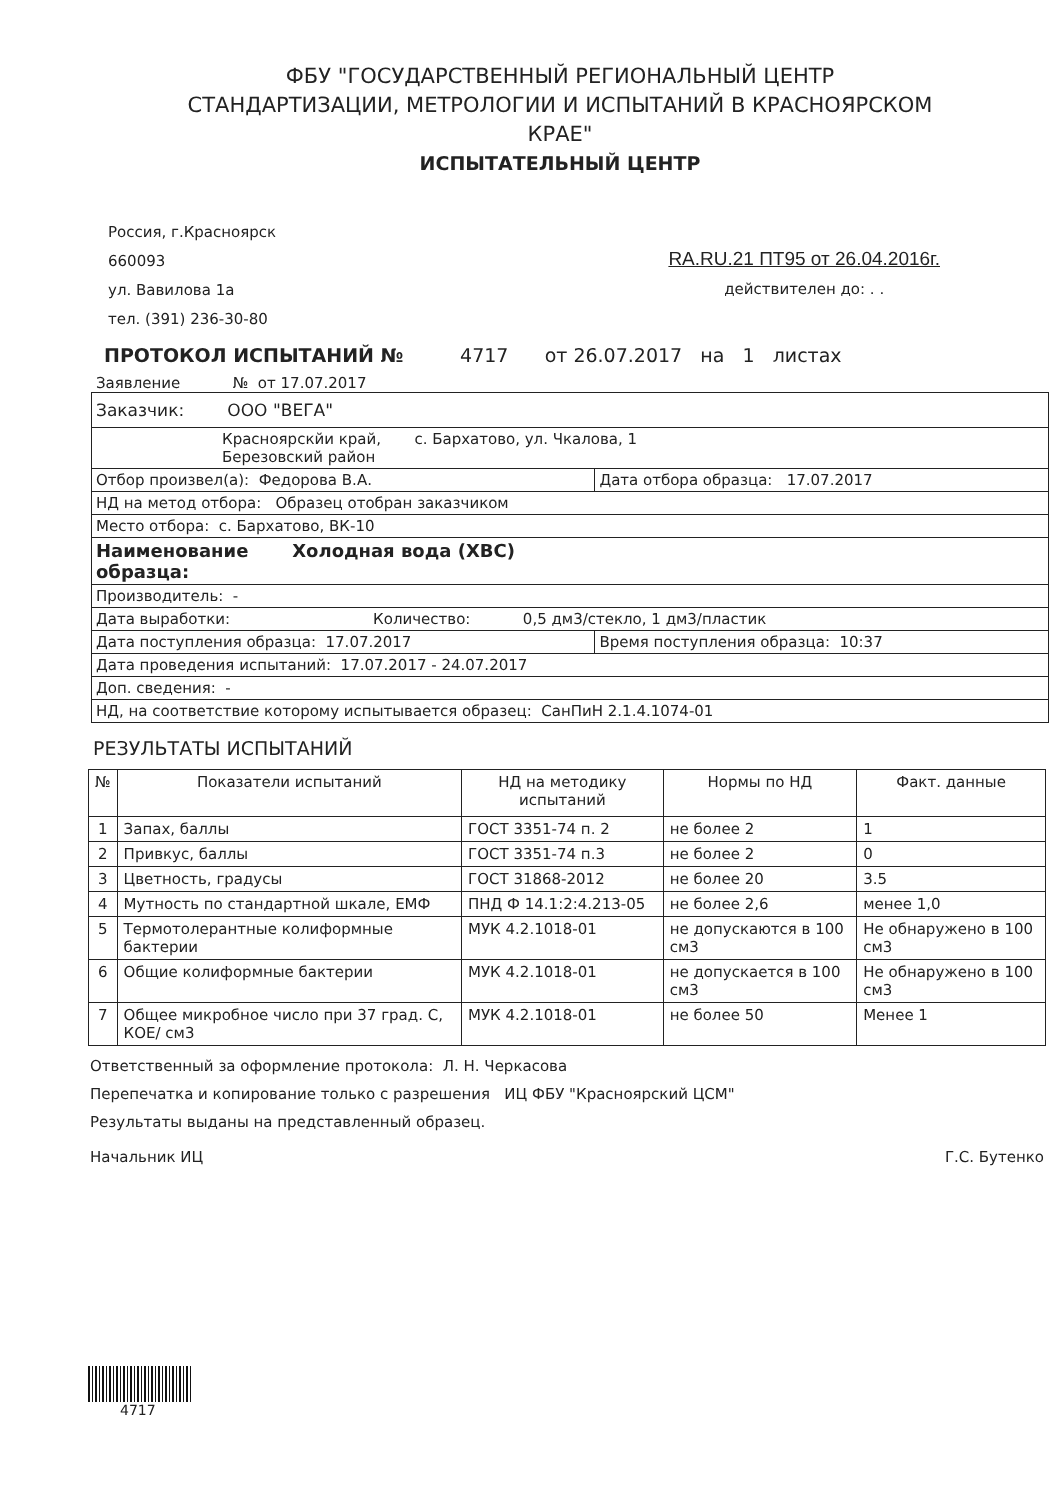ФБУ "ГОСУДАРСТВЕННЫЙ РЕГИОНАЛЬНЫЙ ЦЕНТР
СТАНДАРТИЗАЦИИ, МЕТРОЛОГИИ И ИСПЫТАНИЙ В КРАСНОЯРСКОМ
КРАЕ"
ИСПЫТАТЕЛЬНЫЙ ЦЕНТР
Россия, г.Красноярск
660093
ул. Вавилова 1а
тел. (391) 236-30-80
RA.RU.21 ПТ95 от 26.04.2016г.
действителен до: . .
ПРОТОКОЛ ИСПЫТАНИЙ № 4717 от 26.07.2017 на 1 листах
Заявление № от 17.07.2017
| Заказчик: ООО "ВЕГА" | |
| Красноярскйи край, с. Бархатово, ул. Чкалова, 1 Березовский район | |
| Отбор произвел(а): Федорова В.А. | Дата отбора образца: 17.07.2017 |
| НД на метод отбора: Образец отобран заказчиком | |
| Место отбора: с. Бархатово, ВК-10 | |
| Наименование Холодная вода (ХВС) образца: | |
| Производитель: - | |
| Дата выработки: Количество: 0,5 дм3/стекло, 1 дм3/пластик | |
| Дата поступления образца: 17.07.2017 | Время поступления образца: 10:37 |
| Дата проведения испытаний: 17.07.2017 - 24.07.2017 | |
| Доп. сведения: - | |
| НД, на соответствие которому испытывается образец: СанПиН 2.1.4.1074-01 | |
РЕЗУЛЬТАТЫ ИСПЫТАНИЙ
| № | Показатели испытаний | НД на методику испытаний | Нормы по НД | Факт. данные |
| --- | --- | --- | --- | --- |
| 1 | Запах, баллы | ГОСТ 3351-74 п. 2 | не более 2 | 1 |
| 2 | Привкус, баллы | ГОСТ 3351-74 п.3 | не более 2 | 0 |
| 3 | Цветность, градусы | ГОСТ 31868-2012 | не более 20 | 3.5 |
| 4 | Мутность по стандартной шкале, ЕМФ | ПНД Ф 14.1:2:4.213-05 | не более 2,6 | менее 1,0 |
| 5 | Термотолерантные колиформные бактерии | МУК 4.2.1018-01 | не допускаются в 100 см3 | Не обнаружено в 100 см3 |
| 6 | Общие колиформные бактерии | МУК 4.2.1018-01 | не допускается в 100 см3 | Не обнаружено в 100 см3 |
| 7 | Общее микробное число при 37 град. С, КОЕ/ см3 | МУК 4.2.1018-01 | не более 50 | Менее 1 |
Ответственный за оформление протокола: Л. Н. Черкасова
Перепечатка и копирование только с разрешения ИЦ ФБУ "Красноярский ЦСМ"
Результаты выданы на представленный образец.
Начальник ИЦ Г.С. Бутенко
4717